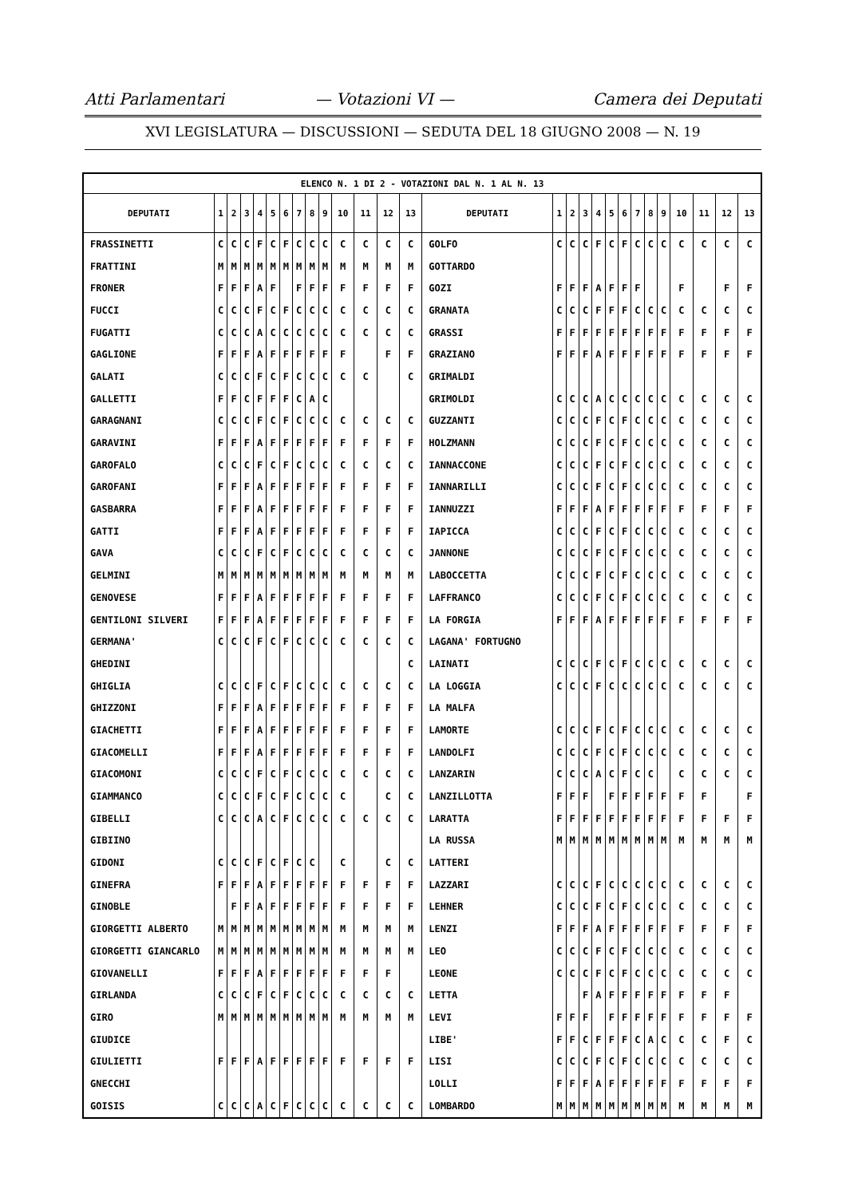Atti Parlamentari — Votazioni VI — Camera dei Deputati
XVI LEGISLATURA — DISCUSSIONI — SEDUTA DEL 18 GIUGNO 2008 — N. 19
| ELENCO N. 1 DI 2 - VOTAZIONI DAL N. 1 AL N. 13 | | | | | | | | | | | | | | | | | | | | | | | | | | | |
| --- | --- | --- | --- | --- | --- | --- | --- | --- | --- | --- | --- | --- | --- | --- | --- | --- | --- | --- | --- | --- | --- | --- | --- | --- | --- | --- | --- |
| DEPUTATI | 1 | 2 | 3 | 4 | 5 | 6 | 7 | 8 | 9 | 10 | 11 | 12 | 13 | DEPUTATI | 1 | 2 | 3 | 4 | 5 | 6 | 7 | 8 | 9 | 10 | 11 | 12 | 13 |
| FRASSINETTI | C | C | C | F | C | F | C | C | C | C | C | C | C | GOLFO | C | C | C | F | C | F | C | C | C | C | C | C | C |
| FRATTINI | M | M | M | M | M | M | M | M | M | M | M | M | M | GOTTARDO | | | | | | | | | | | | | |
| FRONER | F | F | F | A | F | | F | F | F | F | F | F | F | GOZI | F | F | F | A | F | F | F | | | F | | F | F |
| FUCCI | C | C | C | F | C | F | C | C | C | C | C | C | C | GRANATA | C | C | C | F | F | F | C | C | C | C | C | C | C |
| FUGATTI | C | C | C | A | C | C | C | C | C | C | C | C | C | GRASSI | F | F | F | F | F | F | F | F | F | F | F | F | F |
| GAGLIONE | F | F | F | A | F | F | F | F | F | F | | F | F | GRAZIANO | F | F | F | A | F | F | F | F | F | F | F | F | F |
| GALATI | C | C | C | F | C | F | C | C | C | C | C | | C | GRIMALDI | | | | | | | | | | | | | |
| GALLETTI | F | F | C | F | F | F | C | A | C | | | | | GRIMOLDI | C | C | C | A | C | C | C | C | C | C | C | C | C |
| GARAGNANI | C | C | C | F | C | F | C | C | C | C | C | C | C | GUZZANTI | C | C | C | F | C | F | C | C | C | C | C | C | C |
| GARAVINI | F | F | F | A | F | F | F | F | F | F | F | F | F | HOLZMANN | C | C | C | F | C | F | C | C | C | C | C | C | C |
| GAROFALO | C | C | C | F | C | F | C | C | C | C | C | C | C | IANNACCONE | C | C | C | F | C | F | C | C | C | C | C | C | C |
| GAROFANI | F | F | F | A | F | F | F | F | F | F | F | F | F | IANNARILLI | C | C | C | F | C | F | C | C | C | C | C | C | C |
| GASBARRA | F | F | F | A | F | F | F | F | F | F | F | F | F | IANNUZZI | F | F | F | A | F | F | F | F | F | F | F | F | F |
| GATTI | F | F | F | A | F | F | F | F | F | F | F | F | F | IAPICCA | C | C | C | F | C | F | C | C | C | C | C | C | C |
| GAVA | C | C | C | F | C | F | C | C | C | C | C | C | C | JANNONE | C | C | C | F | C | F | C | C | C | C | C | C | C |
| GELMINI | M | M | M | M | M | M | M | M | M | M | M | M | M | LABOCCETTA | C | C | C | F | C | F | C | C | C | C | C | C | C |
| GENOVESE | F | F | F | A | F | F | F | F | F | F | F | F | F | LAFFRANCO | C | C | C | F | C | F | C | C | C | C | C | C | C |
| GENTILONI SILVERI | F | F | F | A | F | F | F | F | F | F | F | F | F | LA FORGIA | F | F | F | A | F | F | F | F | F | F | F | F | F |
| GERMANA' | C | C | C | F | C | F | C | C | C | C | C | C | C | LAGANA' FORTUGNO | | | | | | | | | | | | | |
| GHEDINI | | | | | | | | | | | | | C | LAINATI | C | C | C | F | C | F | C | C | C | C | C | C | C |
| GHIGLIA | C | C | C | F | C | F | C | C | C | C | C | C | C | LA LOGGIA | C | C | C | F | C | C | C | C | C | C | C | C | C |
| GHIZZONI | F | F | F | A | F | F | F | F | F | F | F | F | F | LA MALFA | | | | | | | | | | | | | |
| GIACHETTI | F | F | F | A | F | F | F | F | F | F | F | F | F | LAMORTE | C | C | C | F | C | F | C | C | C | C | C | C | C |
| GIACOMELLI | F | F | F | A | F | F | F | F | F | F | F | F | F | LANDOLFI | C | C | C | F | C | F | C | C | C | C | C | C | C |
| GIACOMONI | C | C | C | F | C | F | C | C | C | C | C | C | C | LANZARIN | C | C | C | A | C | F | C | C | | C | C | C | C |
| GIAMMANCO | C | C | C | F | C | F | C | C | C | C | | C | C | LANZILLOTTA | F | F | F | | F | F | F | F | F | F | F | | F |
| GIBELLI | C | C | C | A | C | F | C | C | C | C | C | C | C | LARATTA | F | F | F | F | F | F | F | F | F | F | F | F | F |
| GIBIINO | | | | | | | | | | | | | | LA RUSSA | M | M | M | M | M | M | M | M | M | M | M | M | M |
| GIDONI | C | C | C | F | C | F | C | C | | C | | C | C | LATTERI | | | | | | | | | | | | | |
| GINEFRA | F | F | F | A | F | F | F | F | F | F | F | F | F | LAZZARI | C | C | C | F | C | C | C | C | C | C | C | C | C |
| GINOBLE | | F | F | A | F | F | F | F | F | F | F | F | F | LEHNER | C | C | C | F | C | F | C | C | C | C | C | C | C |
| GIORGETTI ALBERTO | M | M | M | M | M | M | M | M | M | M | M | M | M | LENZI | F | F | F | A | F | F | F | F | F | F | F | F | F |
| GIORGETTI GIANCARLO | M | M | M | M | M | M | M | M | M | M | M | M | M | LEO | C | C | C | F | C | F | C | C | C | C | C | C | C |
| GIOVANELLI | F | F | F | A | F | F | F | F | F | F | F | F | | LEONE | C | C | C | F | C | F | C | C | C | C | C | C | C |
| GIRLANDA | C | C | C | F | C | F | C | C | C | C | C | C | C | LETTA | | | F | A | F | F | F | F | F | F | F | F | |
| GIRO | M | M | M | M | M | M | M | M | M | M | M | M | M | LEVI | F | F | F | | F | F | F | F | F | F | F | F | F |
| GIUDICE | | | | | | | | | | | | | | LIBE' | F | F | C | F | F | F | C | A | C | C | C | F | C |
| GIULIETTI | F | F | F | A | F | F | F | F | F | F | F | F | F | LISI | C | C | C | F | C | F | C | C | C | C | C | C | C |
| GNECCHI | | | | | | | | | | | | | | LOLLI | F | F | F | A | F | F | F | F | F | F | F | F | F |
| GOISIS | C | C | C | A | C | F | C | C | C | C | C | C | C | LOMBARDO | M | M | M | M | M | M | M | M | M | M | M | M | M |